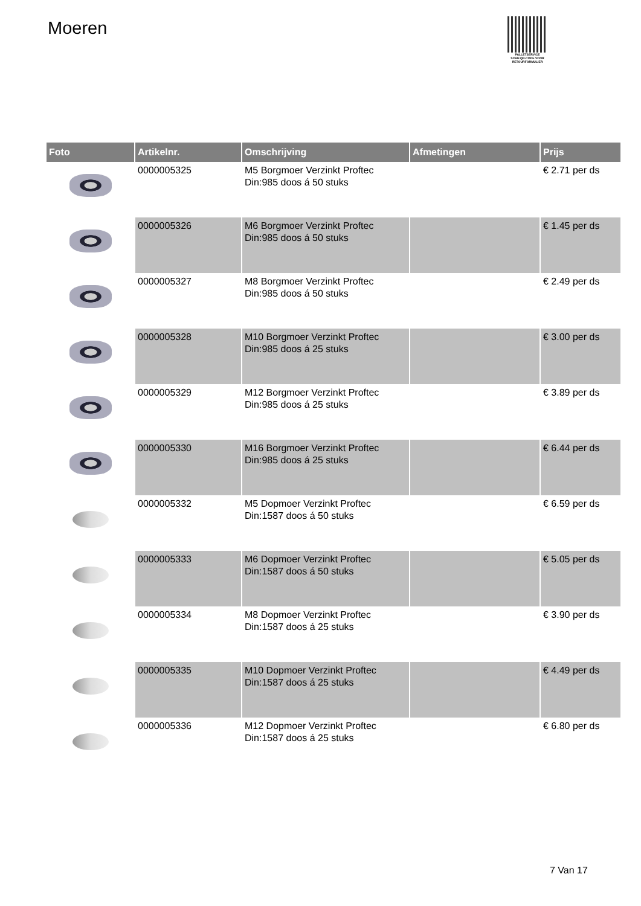Moeren
PALLETSERVICE
SCAN QR-CODE VOOR RETOURFORMULIER
| Foto | Artikelnr. | Omschrijving | Afmetingen | Prijs |
| --- | --- | --- | --- | --- |
| | 0000005325 | M5 Borgmoer Verzinkt Proftec Din:985 doos á 50 stuks | | € 2.71 per ds |
| | 0000005326 | M6 Borgmoer Verzinkt Proftec Din:985 doos á 50 stuks | | € 1.45 per ds |
| | 0000005327 | M8 Borgmoer Verzinkt Proftec Din:985 doos á 50 stuks | | € 2.49 per ds |
| | 0000005328 | M10 Borgmoer Verzinkt Proftec Din:985 doos á 25 stuks | | € 3.00 per ds |
| | 0000005329 | M12 Borgmoer Verzinkt Proftec Din:985 doos á 25 stuks | | € 3.89 per ds |
| | 0000005330 | M16 Borgmoer Verzinkt Proftec Din:985 doos á 25 stuks | | € 6.44 per ds |
| | 0000005332 | M5 Dopmoer Verzinkt Proftec Din:1587 doos á 50 stuks | | € 6.59 per ds |
| | 0000005333 | M6 Dopmoer Verzinkt Proftec Din:1587 doos á 50 stuks | | € 5.05 per ds |
| | 0000005334 | M8 Dopmoer Verzinkt Proftec Din:1587 doos á 25 stuks | | € 3.90 per ds |
| | 0000005335 | M10 Dopmoer Verzinkt Proftec Din:1587 doos á 25 stuks | | € 4.49 per ds |
| | 0000005336 | M12 Dopmoer Verzinkt Proftec Din:1587 doos á 25 stuks | | € 6.80 per ds |
7 Van 17